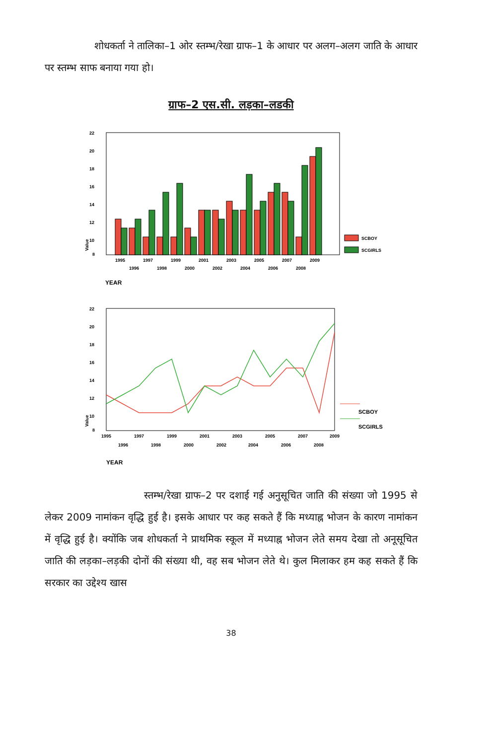शोधकर्ता ने तालिका–1 ओर स्तम्भ/रेखा ग्राफ–1 के आधार पर अलग–अलग जाति के आधार पर स्तम्भ साफ बनाया गया हो।
ग्राफ–2 एस.सी. लड़का–लडकी
22
20
18
16
14
12
10
8
SCBOY
SCGIRLS
1995
1997
1999
2001
2003
2005
2007
2009
1996
1998
2000
2002
2004
2006
2008
Value
YEAR
22
20
18
16
14
12
10
8
SCBOY
SCGIRLS
1995
1997
1999
2001
2003
2005
2007
2009
1996
1998
2000
2002
2004
2006
2008
Value
YEAR
स्तम्भ/रेखा ग्राफ–2 पर दशाई गई अनुसूचित जाति की संख्या जो 1995 से लेकर 2009 नामांकन वृद्धि हुई है। इसके आधार पर कह सकते हैं कि मध्याह्न भोजन के कारण नामांकन में वृद्धि हुई है। क्योंकि जब शोधकर्ता ने प्राथमिक स्कूल में मध्याह्न भोजन लेते समय देखा तो अनूसूचित जाति की लड़का–लड़की दोनों की संख्या थी, वह सब भोजन लेते थे। कुल मिलाकर हम कह सकते हैं कि सरकार का उद्देश्य खास
38